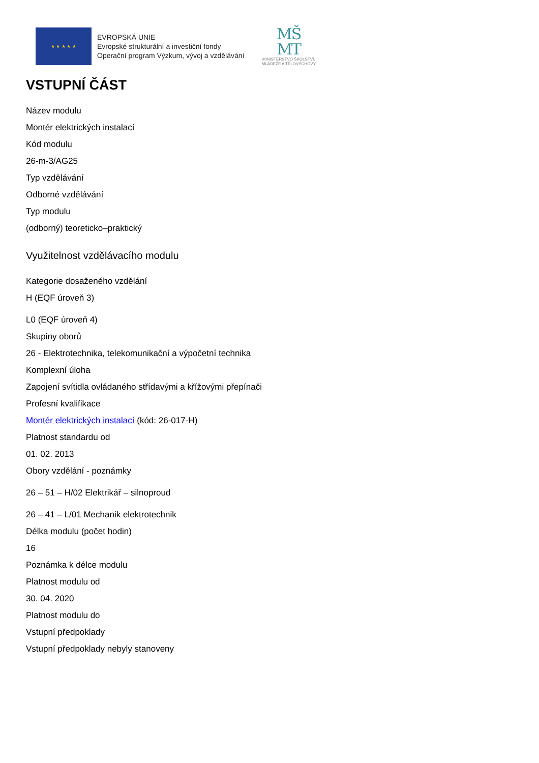★ ★ ★ ★ ★
EVROPSKÁ UNIE
Evropské strukturální a investiční fondy
Operační program Výzkum, vývoj a vzdělávání
MŠ
MT
MINISTERSTVO ŠKOLSTVÍ,
MLÁDEŽE A TĚLOVÝCHOVY
VSTUPNÍ ČÁST
Název modulu
Montér elektrických instalací
Kód modulu
26-m-3/AG25
Typ vzdělávání
Odborné vzdělávání
Typ modulu
(odborný) teoreticko–praktický
Využitelnost vzdělávacího modulu
Kategorie dosaženého vzdělání
H (EQF úroveň 3)
L0 (EQF úroveň 4)
Skupiny oborů
26 - Elektrotechnika, telekomunikační a výpočetní technika
Komplexní úloha
Zapojení svítidla ovládaného střídavými a křížovými přepínači
Profesní kvalifikace
Montér elektrických instalací (kód: 26-017-H)
Platnost standardu od
01. 02. 2013
Obory vzdělání - poznámky
26 – 51 – H/02 Elektrikář – silnoproud
26 – 41 – L/01 Mechanik elektrotechnik
Délka modulu (počet hodin)
16
Poznámka k délce modulu
Platnost modulu od
30. 04. 2020
Platnost modulu do
Vstupní předpoklady
Vstupní předpoklady nebyly stanoveny